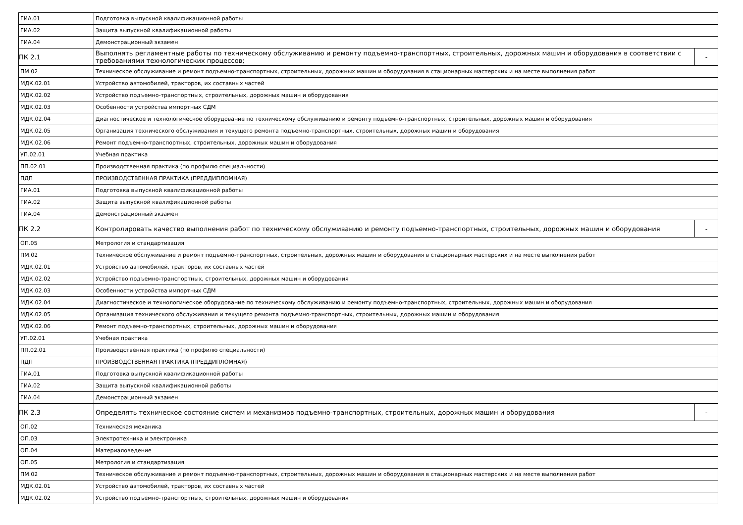| ГИА.01 | Подготовка выпускной квалификационной работы | |
| ГИА.02 | Защита выпускной квалификационной работы | |
| ГИА.04 | Демонстрационный экзамен | |
| ПК 2.1 | Выполнять регламентные работы по техническому обслуживанию и ремонту подъемно-транспортных, строительных, дорожных машин и оборудования в соответствии с требованиями технологических процессов; | - |
| ПМ.02 | Техническое обслуживание и ремонт подъемно-транспортных, строительных, дорожных машин и оборудования в стационарных мастерских и на месте выполнения работ | |
| МДК.02.01 | Устройство автомобилей, тракторов, их составных частей | |
| МДК.02.02 | Устройство подъемно-транспортных, строительных, дорожных машин и оборудования | |
| МДК.02.03 | Особенности устройства импортных СДМ | |
| МДК.02.04 | Диагностическое и технологическое оборудование по техническому обслуживанию и ремонту подъемно-транспортных, строительных, дорожных машин и оборудования | |
| МДК.02.05 | Организация технического обслуживания и текущего ремонта подъемно-транспортных, строительных, дорожных машин и оборудования | |
| МДК.02.06 | Ремонт подъемно-транспортных, строительных, дорожных машин и оборудования | |
| УП.02.01 | Учебная практика | |
| ПП.02.01 | Производственная практика (по профилю специальности) | |
| ПДП | ПРОИЗВОДСТВЕННАЯ ПРАКТИКА (ПРЕДДИПЛОМНАЯ) | |
| ГИА.01 | Подготовка выпускной квалификационной работы | |
| ГИА.02 | Защита выпускной квалификационной работы | |
| ГИА.04 | Демонстрационный экзамен | |
| ПК 2.2 | Контролировать качество выполнения работ по техническому обслуживанию и ремонту подъемно-транспортных, строительных, дорожных машин и оборудования | - |
| ОП.05 | Метрология и стандартизация | |
| ПМ.02 | Техническое обслуживание и ремонт подъемно-транспортных, строительных, дорожных машин и оборудования в стационарных мастерских и на месте выполнения работ | |
| МДК.02.01 | Устройство автомобилей, тракторов, их составных частей | |
| МДК.02.02 | Устройство подъемно-транспортных, строительных, дорожных машин и оборудования | |
| МДК.02.03 | Особенности устройства импортных СДМ | |
| МДК.02.04 | Диагностическое и технологическое оборудование по техническому обслуживанию и ремонту подъемно-транспортных, строительных, дорожных машин и оборудования | |
| МДК.02.05 | Организация технического обслуживания и текущего ремонта подъемно-транспортных, строительных, дорожных машин и оборудования | |
| МДК.02.06 | Ремонт подъемно-транспортных, строительных, дорожных машин и оборудования | |
| УП.02.01 | Учебная практика | |
| ПП.02.01 | Производственная практика (по профилю специальности) | |
| ПДП | ПРОИЗВОДСТВЕННАЯ ПРАКТИКА (ПРЕДДИПЛОМНАЯ) | |
| ГИА.01 | Подготовка выпускной квалификационной работы | |
| ГИА.02 | Защита выпускной квалификационной работы | |
| ГИА.04 | Демонстрационный экзамен | |
| ПК 2.3 | Определять техническое состояние систем и механизмов подъемно-транспортных, строительных, дорожных машин и оборудования | - |
| ОП.02 | Техническая механика | |
| ОП.03 | Электротехника и электроника | |
| ОП.04 | Материаловедение | |
| ОП.05 | Метрология и стандартизация | |
| ПМ.02 | Техническое обслуживание и ремонт подъемно-транспортных, строительных, дорожных машин и оборудования в стационарных мастерских и на месте выполнения работ | |
| МДК.02.01 | Устройство автомобилей, тракторов, их составных частей | |
| МДК.02.02 | Устройство подъемно-транспортных, строительных, дорожных машин и оборудования | |